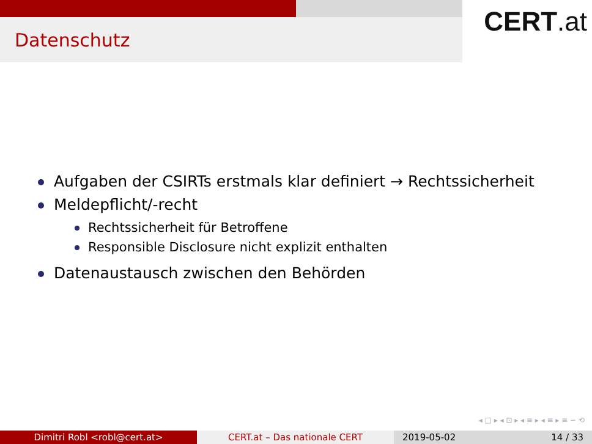Datenschutz
CERT.at
Aufgaben der CSIRTs erstmals klar definiert → Rechtssicherheit
Meldepflicht/-recht
Rechtssicherheit für Betroffene
Responsible Disclosure nicht explizit enthalten
Datenaustausch zwischen den Behörden
◂ □ ▸ ◂ ⊡ ▸ ◂ ≡ ▸ ◂ ≡ ▸ ≡ ∽ ⟲
Dimitri Robl <robl@cert.at> CERT.at – Das nationale CERT 2019-05-02 14 / 33